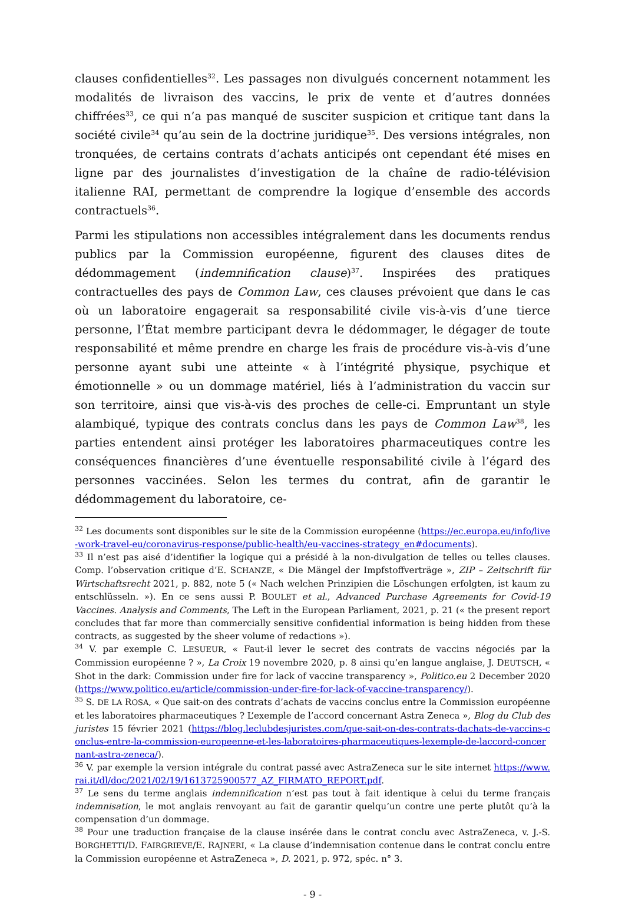clauses confidentielles<sup>32</sup>. Les passages non divulgués concernent notamment les modalités de livraison des vaccins, le prix de vente et d’autres données chiffrées<sup>33</sup>, ce qui n’a pas manqué de susciter suspicion et critique tant dans la société civile<sup>34</sup> qu’au sein de la doctrine juridique<sup>35</sup>. Des versions intégrales, non tronquées, de certains contrats d’achats anticipés ont cependant été mises en ligne par des journalistes d’investigation de la chaîne de radio-télévision italienne RAI, permettant de comprendre la logique d’ensemble des accords contractuels<sup>36</sup>.
Parmi les stipulations non accessibles intégralement dans les documents rendus publics par la Commission européenne, figurent des clauses dites de dédommagement (indemnification clause)<sup>37</sup>. Inspirées des pratiques contractuelles des pays de Common Law, ces clauses prévoient que dans le cas où un laboratoire engagerait sa responsabilité civile vis-à-vis d’une tierce personne, l’État membre participant devra le dédommager, le dégager de toute responsabilité et même prendre en charge les frais de procédure vis-à-vis d’une personne ayant subi une atteinte « à l’intégrité physique, psychique et émotionnelle » ou un dommage matériel, liés à l’administration du vaccin sur son territoire, ainsi que vis-à-vis des proches de celle-ci. Empruntant un style alambiqué, typique des contrats conclus dans les pays de Common Law<sup>38</sup>, les parties entendent ainsi protéger les laboratoires pharmaceutiques contre les conséquences financières d’une éventuelle responsabilité civile à l’égard des personnes vaccinées. Selon les termes du contrat, afin de garantir le dédommagement du laboratoire, ce-
<sup>32</sup> Les documents sont disponibles sur le site de la Commission européenne (https://ec.europa.eu/info/live-work-travel-eu/coronavirus-response/public-health/eu-vaccines-strategy_en#documents).
<sup>33</sup> Il n’est pas aisé d’identifier la logique qui a présidé à la non-divulgation de telles ou telles clauses. Comp. l’observation critique d’E. SCHANZE, « Die Mängel der Impfstoffverträge », ZIP – Zeitschrift für Wirtschaftsrecht 2021, p. 882, note 5 (« Nach welchen Prinzipien die Löschungen erfolgten, ist kaum zu entschlüsseln. »). En ce sens aussi P. BOULET et al., Advanced Purchase Agreements for Covid-19 Vaccines. Analysis and Comments, The Left in the European Parliament, 2021, p. 21 (« the present report concludes that far more than commercially sensitive confidential information is being hidden from these contracts, as suggested by the sheer volume of redactions »).
<sup>34</sup> V. par exemple C. LESUEUR, « Faut-il lever le secret des contrats de vaccins négociés par la Commission européenne ? », La Croix 19 novembre 2020, p. 8 ainsi qu’en langue anglaise, J. DEUTSCH, « Shot in the dark: Commission under fire for lack of vaccine transparency », Politico.eu 2 December 2020 (https://www.politico.eu/article/commission-under-fire-for-lack-of-vaccine-transparency/).
<sup>35</sup> S. DE LA ROSA, « Que sait-on des contrats d’achats de vaccins conclus entre la Commission européenne et les laboratoires pharmaceutiques ? L’exemple de l’accord concernant Astra Zeneca », Blog du Club des juristes 15 février 2021 (https://blog.leclubdesjuristes.com/que-sait-on-des-contrats-dachats-de-vaccins-conclus-entre-la-commission-europeenne-et-les-laboratoires-pharmaceutiques-lexemple-de-laccord-concernant-astra-zeneca/).
<sup>36</sup> V. par exemple la version intégrale du contrat passé avec AstraZeneca sur le site internet https://www.rai.it/dl/doc/2021/02/19/1613725900577_AZ_FIRMATO_REPORT.pdf.
<sup>37</sup> Le sens du terme anglais indemnification n’est pas tout à fait identique à celui du terme français indemnisation, le mot anglais renvoyant au fait de garantir quelqu’un contre une perte plutôt qu’à la compensation d’un dommage.
<sup>38</sup> Pour une traduction française de la clause insérée dans le contrat conclu avec AstraZeneca, v. J.-S. BORGHETTI/D. FAIRGRIEVE/E. RAJNERI, « La clause d’indemnisation contenue dans le contrat conclu entre la Commission européenne et AstraZeneca », D. 2021, p. 972, spéc. n° 3.
- 9 -